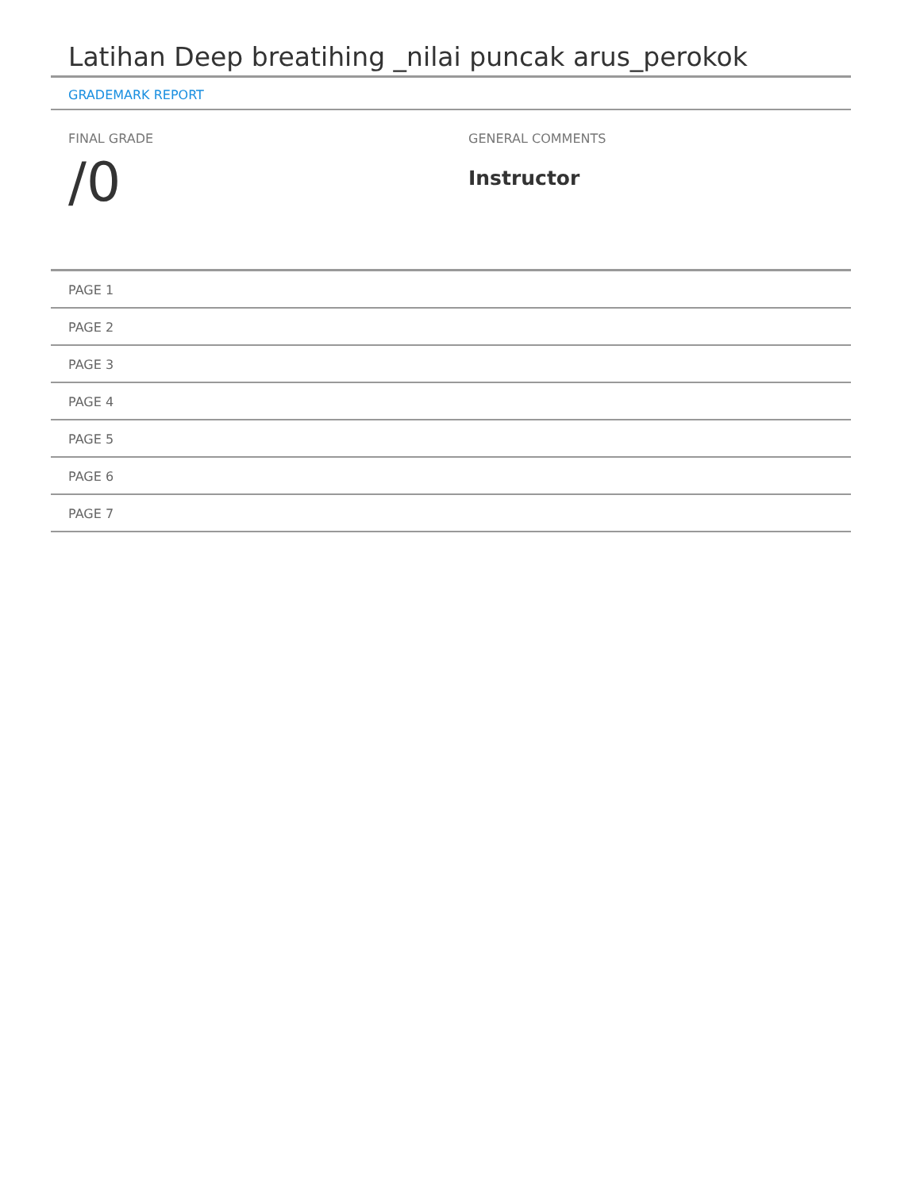Latihan Deep breatihing _nilai puncak arus_perokok
GRADEMARK REPORT
FINAL GRADE
/0
GENERAL COMMENTS
Instructor
PAGE 1
PAGE 2
PAGE 3
PAGE 4
PAGE 5
PAGE 6
PAGE 7